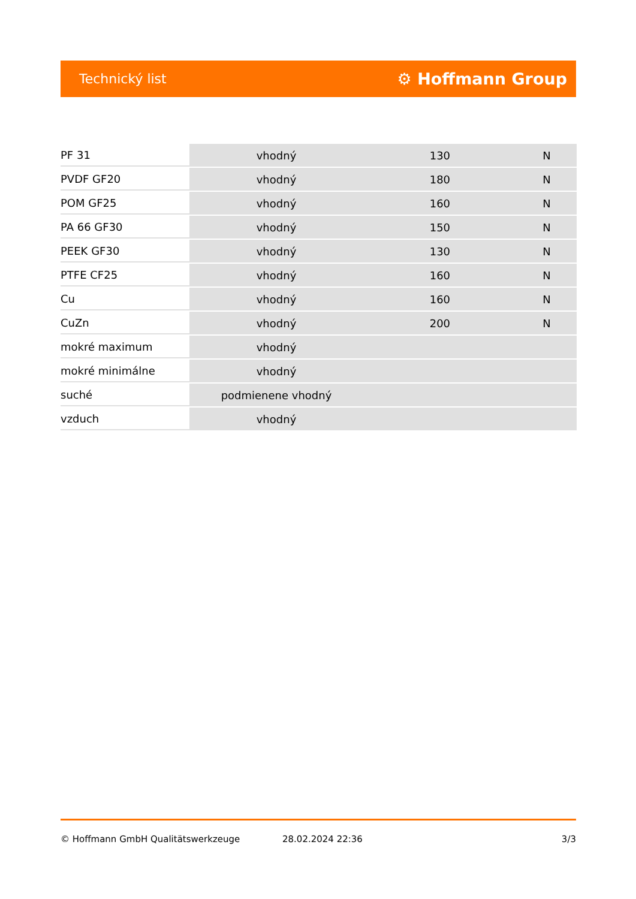Technický list ⚙ Hoffmann Group
| PF 31 | vhodný | 130 | N |
| PVDF GF20 | vhodný | 180 | N |
| POM GF25 | vhodný | 160 | N |
| PA 66 GF30 | vhodný | 150 | N |
| PEEK GF30 | vhodný | 130 | N |
| PTFE CF25 | vhodný | 160 | N |
| Cu | vhodný | 160 | N |
| CuZn | vhodný | 200 | N |
| mokré maximum | vhodný | | |
| mokré minimálne | vhodný | | |
| suché | podmienene vhodný | | |
| vzduch | vhodný | | |
© Hoffmann GmbH Qualitätswerkzeuge 28.02.2024 22:36 3/3